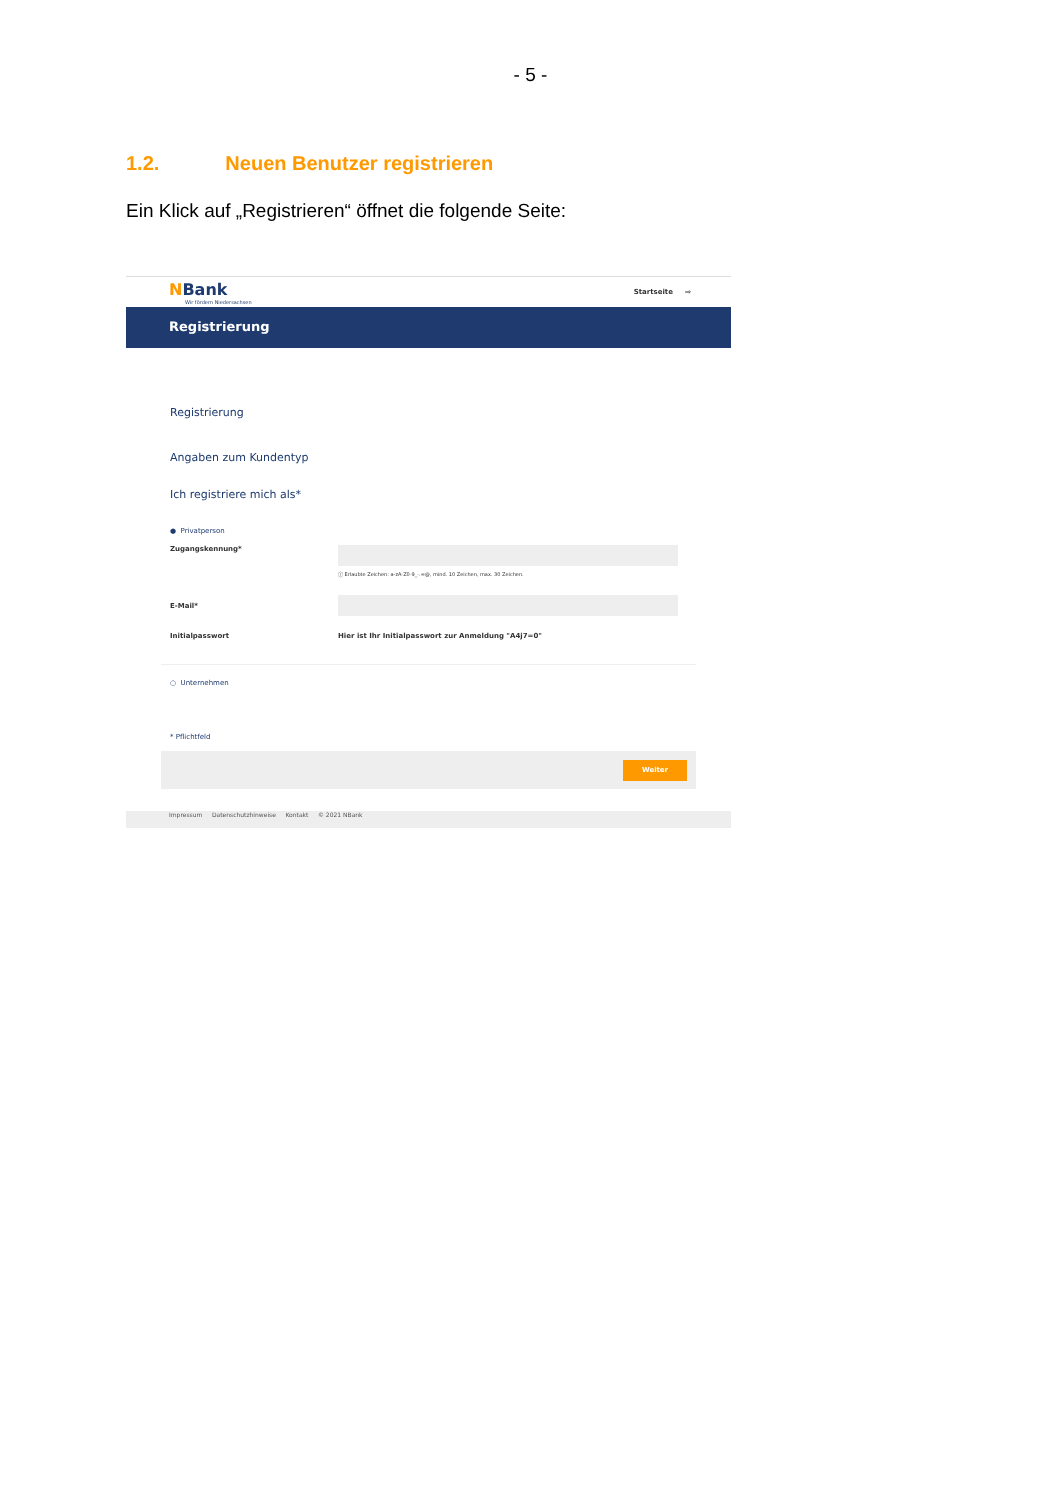- 5 -
1.2. Neuen Benutzer registrieren
Ein Klick auf „Registrieren“ öffnet die folgende Seite:
NBank
Wir fördern Niedersachsen
Startseite ⇨
Registrierung
Registrierung
Angaben zum Kundentyp
Ich registriere mich als*
● Privatperson
Zugangskennung*
ⓘ Erlaubte Zeichen: a-zA-Z0-9_-.=@, mind. 10 Zeichen, max. 30 Zeichen.
E-Mail*
Initialpasswort Hier ist Ihr Initialpasswort zur Anmeldung "A4j7=0"
○ Unternehmen
* Pflichtfeld
Weiter
Impressum Datenschutzhinweise Kontakt © 2021 NBank